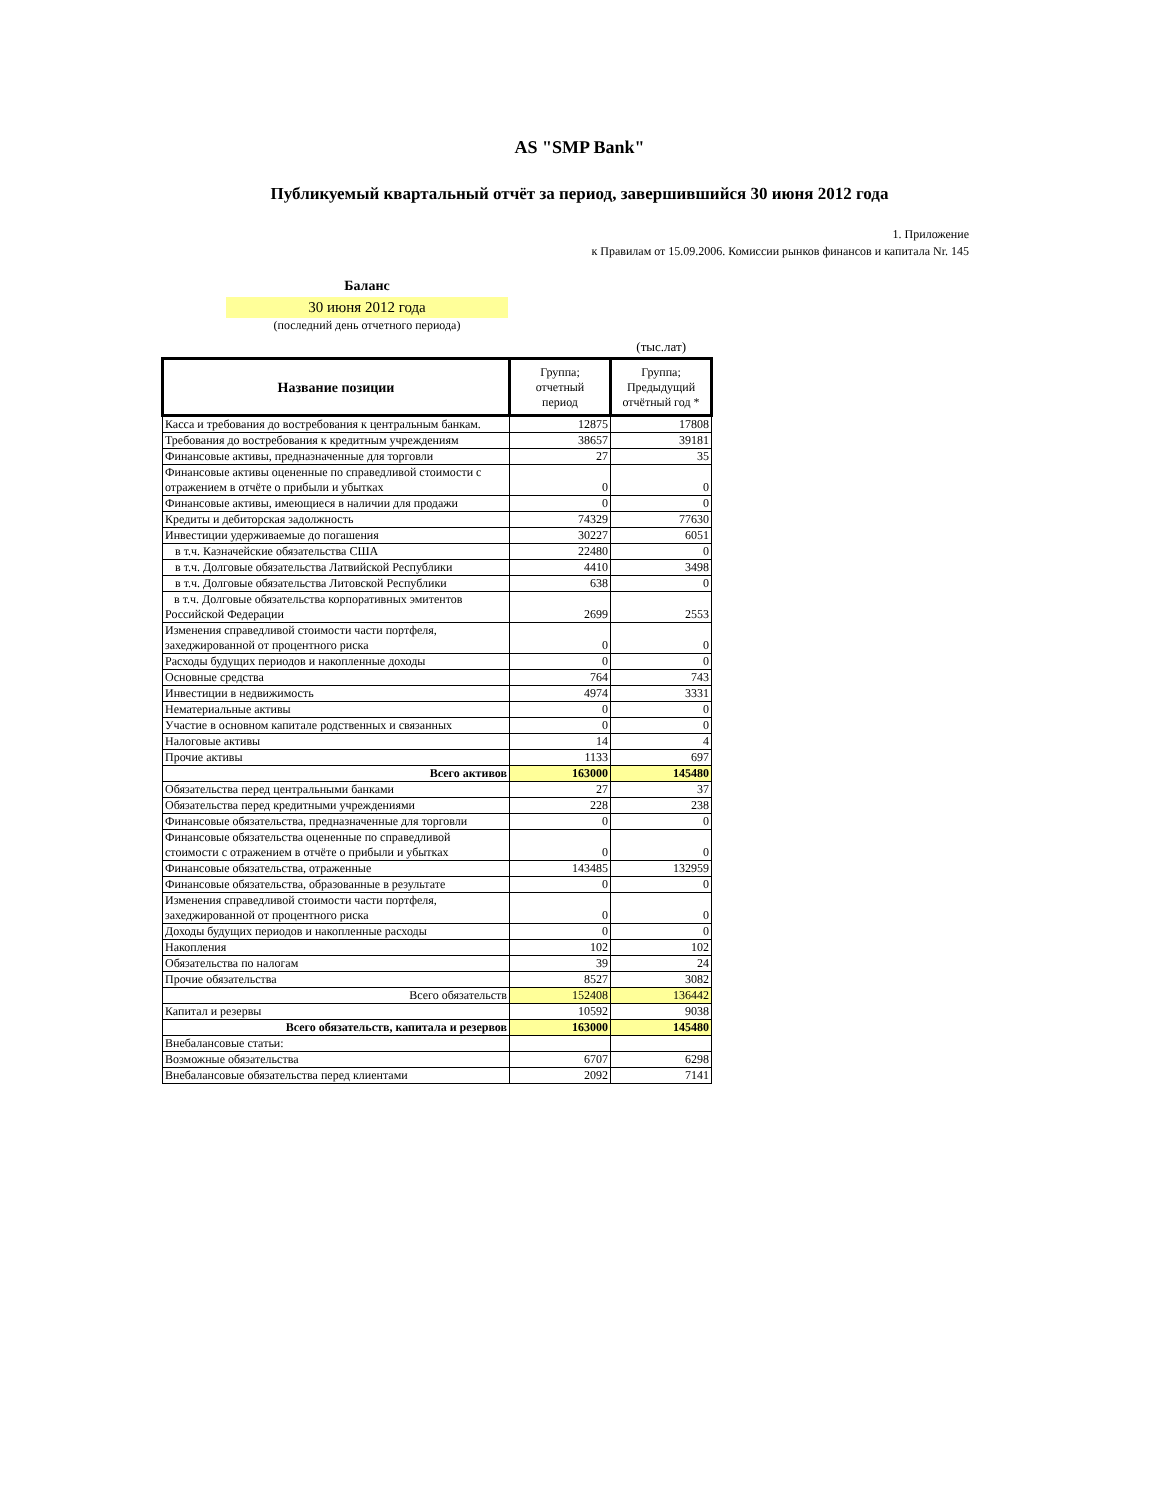AS "SMP Bank"
Публикуемый квартальный отчёт за период, завершившийся 30 июня 2012 года
1. Приложение
к Правилам от 15.09.2006. Комиссии рынков финансов и капитала Nr. 145
Баланс
30 июня 2012 года
(последний день отчетного периода)
(тыс.лат)
| Название позиции | Группа; отчетный период | Группа; Предыдущий отчётный год * |
| --- | --- | --- |
| Касса и требования до востребования к центральным банкам. | 12875 | 17808 |
| Требования до востребования к кредитным учреждениям | 38657 | 39181 |
| Финансовые активы, предназначенные для торговли | 27 | 35 |
| Финансовые активы оцененные по справедливой стоимости с отражением в отчёте о прибыли и убытках | 0 | 0 |
| Финансовые активы, имеющиеся в наличии для продажи | 0 | 0 |
| Кредиты и дебиторская задолжность | 74329 | 77630 |
| Инвестиции удерживаемые до погашения | 30227 | 6051 |
| в т.ч. Казначейские обязательства США | 22480 | 0 |
| в т.ч. Долговые обязательства Латвийской Республики | 4410 | 3498 |
| в т.ч. Долговые обязательства Литовской Республики | 638 | 0 |
| в т.ч. Долговые обязательства корпоративных эмитентов Российской Федерации | 2699 | 2553 |
| Изменения справедливой стоимости части портфеля, захеджированной от процентного риска | 0 | 0 |
| Расходы будущих периодов и накопленные доходы | 0 | 0 |
| Основные средства | 764 | 743 |
| Инвестиции в недвижимость | 4974 | 3331 |
| Нематериальные активы | 0 | 0 |
| Участие в основном капитале родственных и связанных | 0 | 0 |
| Налоговые активы | 14 | 4 |
| Прочие активы | 1133 | 697 |
| Всего активов | 163000 | 145480 |
| Обязательства перед центральными банками | 27 | 37 |
| Обязательства перед кредитными учреждениями | 228 | 238 |
| Финансовые обязательства, предназначенные для торговли | 0 | 0 |
| Финансовые обязательства оцененные по справедливой стоимости с отражением в отчёте о прибыли и убытках | 0 | 0 |
| Финансовые обязательства, отраженные | 143485 | 132959 |
| Финансовые обязательства, образованные в результате | 0 | 0 |
| Изменения справедливой стоимости части портфеля, захеджированной от процентного риска | 0 | 0 |
| Доходы будущих периодов и накопленные расходы | 0 | 0 |
| Накопления | 102 | 102 |
| Обязательства по налогам | 39 | 24 |
| Прочие обязательства | 8527 | 3082 |
| Всего обязательств | 152408 | 136442 |
| Капитал и резервы | 10592 | 9038 |
| Всего обязательств, капитала и резервов | 163000 | 145480 |
| Внебалансовые статьи: | | |
| Возможные обязательства | 6707 | 6298 |
| Внебалансовые обязательства перед клиентами | 2092 | 7141 |